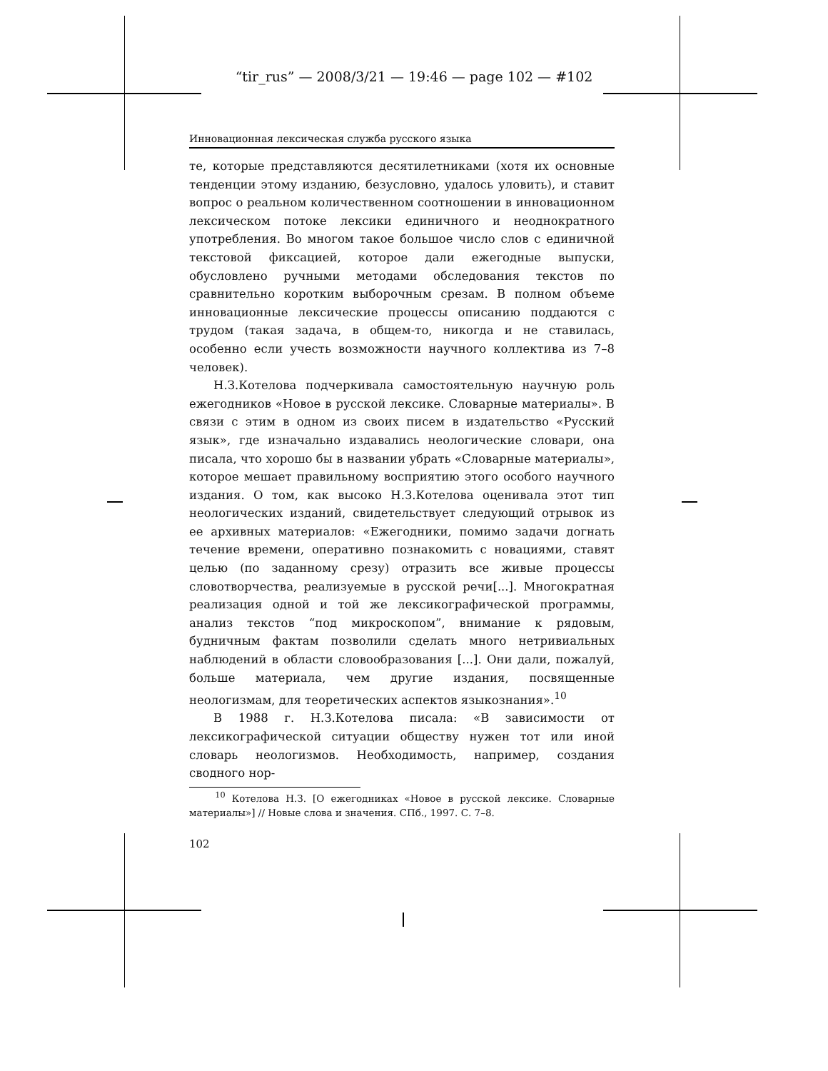“tir_rus” — 2008/3/21 — 19:46 — page 102 — #102
Инновационная лексическая служба русского языка
те, которые представляются десятилетниками (хотя их основные тенденции этому изданию, безусловно, удалось уловить), и ставит вопрос о реальном количественном соотношении в инновационном лексическом потоке лексики единичного и неоднократного употребления. Во многом такое большое число слов с единичной текстовой фиксацией, которое дали ежегодные выпуски, обусловлено ручными методами обследования текстов по сравнительно коротким выборочным срезам. В полном объеме инновационные лексические процессы описанию поддаются с трудом (такая задача, в общем-то, никогда и не ставилась, особенно если учесть возможности научного коллектива из 7–8 человек).
Н.З.Котелова подчеркивала самостоятельную научную роль ежегодников «Новое в русской лексике. Словарные материалы». В связи с этим в одном из своих писем в издательство «Русский язык», где изначально издавались неологические словари, она писала, что хорошо бы в названии убрать «Словарные материалы», которое мешает правильному восприятию этого особого научного издания. О том, как высоко Н.З.Котелова оценивала этот тип неологических изданий, свидетельствует следующий отрывок из ее архивных материалов: «Ежегодники, помимо задачи догнать течение времени, оперативно познакомить с новациями, ставят целью (по заданному срезу) отразить все живые процессы словотворчества, реализуемые в русской речи[...]. Многократная реализация одной и той же лексикографической программы, анализ текстов “под микроскопом”, внимание к рядовым, будничным фактам позволили сделать много нетривиальных наблюдений в области словообразования [...]. Они дали, пожалуй, больше материала, чем другие издания, посвященные неологизмам, для теоретических аспектов языкознания».<sup>10</sup>
В 1988 г. Н.З.Котелова писала: «В зависимости от лексикографической ситуации обществу нужен тот или иной словарь неологизмов. Необходимость, например, создания сводного нор-
<sup>10</sup> Котелова Н.З. [О ежегодниках «Новое в русской лексике. Словарные материалы»] // Новые слова и значения. СПб., 1997. С. 7–8.
102